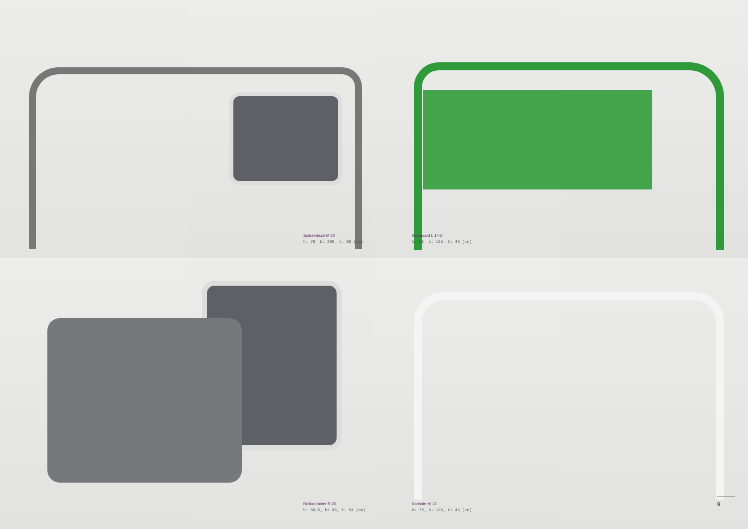Schreibtisch M 10
h: 76_ b: 200_ t: 80 (cm)
Sideboard L 14-2
h: 61_ b: 135_ t: 43 (cm)
Rollcontainer R 20
h: 56,5_ b: 46_ t: 54 (cm)
Konsole M 13
h: 76_ b: 135_ t: 43 (cm)
9